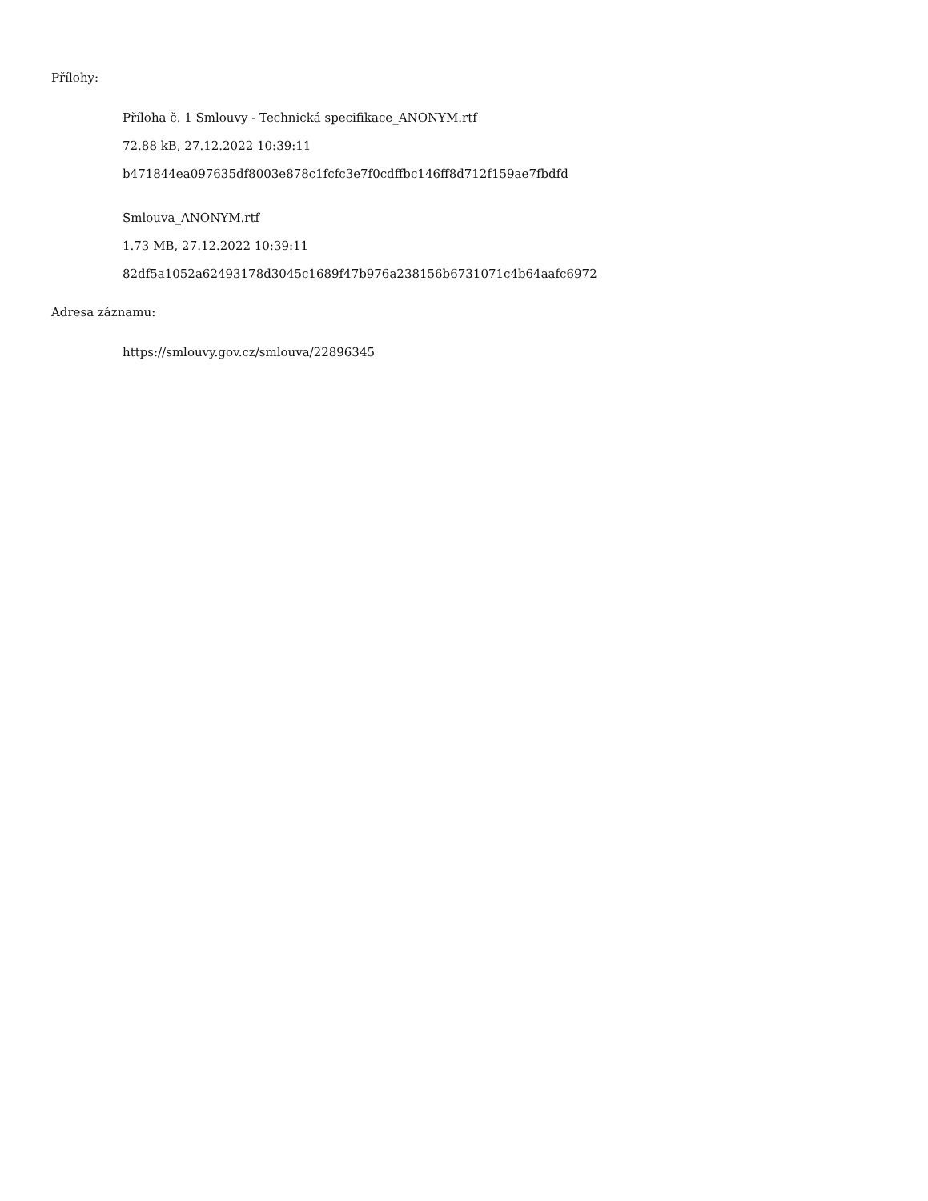Přílohy:
Příloha č. 1 Smlouvy - Technická specifikace_ANONYM.rtf
72.88 kB, 27.12.2022 10:39:11
b471844ea097635df8003e878c1fcfc3e7f0cdffbc146ff8d712f159ae7fbdfd
Smlouva_ANONYM.rtf
1.73 MB, 27.12.2022 10:39:11
82df5a1052a62493178d3045c1689f47b976a238156b6731071c4b64aafc6972
Adresa záznamu:
https://smlouvy.gov.cz/smlouva/22896345